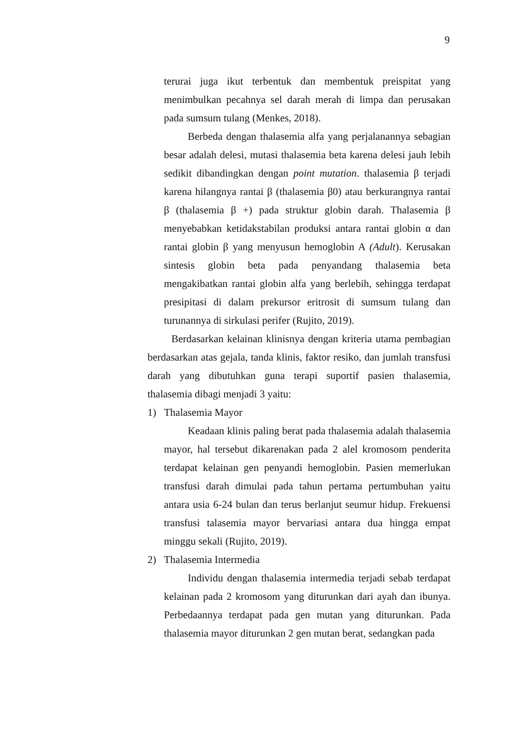9
terurai juga ikut terbentuk dan membentuk preispitat yang menimbulkan pecahnya sel darah merah di limpa dan perusakan pada sumsum tulang (Menkes, 2018).
Berbeda dengan thalasemia alfa yang perjalanannya sebagian besar adalah delesi, mutasi thalasemia beta karena delesi jauh lebih sedikit dibandingkan dengan point mutation. thalasemia β terjadi karena hilangnya rantai β (thalasemia β0) atau berkurangnya rantai β (thalasemia β +) pada struktur globin darah. Thalasemia β menyebabkan ketidakstabilan produksi antara rantai globin α dan rantai globin β yang menyusun hemoglobin A (Adult). Kerusakan sintesis globin beta pada penyandang thalasemia beta mengakibatkan rantai globin alfa yang berlebih, sehingga terdapat presipitasi di dalam prekursor eritrosit di sumsum tulang dan turunannya di sirkulasi perifer (Rujito, 2019).
Berdasarkan kelainan klinisnya dengan kriteria utama pembagian berdasarkan atas gejala, tanda klinis, faktor resiko, dan jumlah transfusi darah yang dibutuhkan guna terapi suportif pasien thalasemia, thalasemia dibagi menjadi 3 yaitu:
1) Thalasemia Mayor
Keadaan klinis paling berat pada thalasemia adalah thalasemia mayor, hal tersebut dikarenakan pada 2 alel kromosom penderita terdapat kelainan gen penyandi hemoglobin. Pasien memerlukan transfusi darah dimulai pada tahun pertama pertumbuhan yaitu antara usia 6-24 bulan dan terus berlanjut seumur hidup. Frekuensi transfusi talasemia mayor bervariasi antara dua hingga empat minggu sekali (Rujito, 2019).
2) Thalasemia Intermedia
Individu dengan thalasemia intermedia terjadi sebab terdapat kelainan pada 2 kromosom yang diturunkan dari ayah dan ibunya. Perbedaannya terdapat pada gen mutan yang diturunkan. Pada thalasemia mayor diturunkan 2 gen mutan berat, sedangkan pada